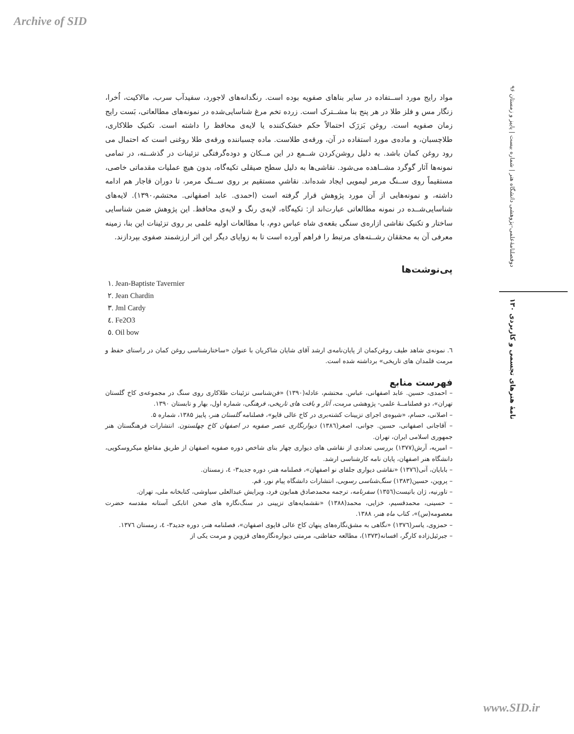Archive of SID
دوفصلنامهٔ‌علمی–پژوهشی دانشگاه هنر | شماره بیست | پاییز و زمستان ۹۶
نامهٔ هنرهای تجسمی و کاربردی ۱۳۰
مواد رایج مورد اســتفاده در سایر بناهای صفویه بوده است. رنگدانه‌های لاجورد، سفیدآب سرب، مالاکیت، اُخرا، زنگار مس و فلز طلا در هر پنج بنا مشــترک است. زرده تخم مرغ شناسایی‌شده در نمونه‌های مطالعاتی، بَست رایج زمان صفویه است. روغن بَزرَک احتمالاً حکم خشک‌کننده یا لایه‌ی محافظ را داشته است. تکنیک طلاکاری، طلاچسبان، و ماده‌ی مورد استفاده در آن، ورقه‌ی طلاست. ماده چسباننده ورقه‌ی طلا روغنی است که احتمال می رود روغن کمان باشد. به دلیل روشن‌کردن شــمع در این مــکان و دوده‌گرفتگی تزئینات در گذشــته، در تمامی نمونه‌ها آثار گوگرد مشــاهده می‌شود. نقاشی‌ها به دلیل سطح صیقلی تکیه‌گاه، بدون هیچ عملیات مقدماتی خاصی، مستقیماً روی ســنگ مرمر لیمویی ایجاد شده‌اند. نقاشیِ مستقیم بر روی ســنگ مرمر، تا دوران قاجار هم ادامه داشته، و نمونه‌هایی از آن مورد پژوهش قرار گرفته است (احمدی. عابد اصفهانی. محتشم،۱۳۹۰). لایه‌های شناسایی‌شــده در نمونه مطالعاتی عبارت‌اند از: تکیه‌گاه، لایه‌ی رنگ و لایه‌ی محافظ. این پژوهش ضمن شناسایی ساختار و تکنیک نقاشی ازاره‌ی سنگی بقعه‌ی شاه عباس دوم، با مطالعات اولیه علمی بر روی تزئینات این بنا، زمینه معرفی آن به محققان رشــته‌های مرتبط را فراهم آورده است تا به زوایای دیگر این اثر ارزشمند صفوی بپردازند.
پی‌نوشت‌ها
١. Jean-Baptiste Tavernier
٢. Jean Chardin
٣. Jml Cardy
٤. Fe2O3
٥. Oil bow
٦. نمونه‌ی شاهد طیف روغن‌کمان از پایان‌نامه‌ی ارشد آقای شایان شاکریان با عنوان «ساختارشناسی روغن کمان در راستای حفظ و مرمت قلمدان های تاریخی» برداشته شده است.
فهرست منابع
– احمدی، حسین. عابد اصفهانی، عباس. محتشم، عادله(۱۳۹۰) «فن‌شناسی تزئینات طلاکاری روی سنگ در مجموعه‌ی کاخ گلستان تهران»، دو فصلنامــهٔ علمی- پژوهشی مرمت، آثار و بافت های تاریخی، فرهنگی، شماره اول، بهار و تابستان ۱۳۹۰.
– اصلانی، حسام، «شیوه‌ی اجرای تزیینات کشته‌بری در کاخ عالی قاپو»، فصلنامه گلستان هنر، پاییز ۱۳۸۵، شماره ۵.
– آقاجانی اصفهانی، حسین. جوانی، اصغر(١٣٨٦) دیوارنگاری عصر صفویه در اصفهان کاخ چهلستون. انتشارات فرهنگستان هنر جمهوری اسلامی ایران، تهران.
– امیریه، آرش(۱۳۷۷) بررسی تعدادی از نقاشی های دیواری چهار بنای شاخص دوره صفویه اصفهان از طریق مقاطع میکروسکوپی، دانشگاه هنر اصفهان، پایان نامه کارشناسی ارشد.
– بابایان، آنی(١٣٧٦) «نقاشی دیواری جلفای نو اصفهان»، فصلنامه هنر، دوره جدید۳- ٤، زمستان.
– پروین، حسین(۱۳۸۳) سنگ‌شناسی رسوبی، انتشارات دانشگاه پیام نور، قم.
– تاورنیه، ژان باتیست(١٣٥٦) سفرنامه، ترجمه محمدصادق همایون فرد، ویرایش عبدالعلی سیاوشی، کتابخانه ملی، تهران.
– حسینی، محمدقسیم، خزایی، محمد(۱۳۸۸) «نقشمایه‌های تزیینی در سنگ‌نگاره های صحن اتابکی آستانه مقدسه حضرت معصومه(س)»، کتاب ماه هنر، ۱۳۸۸.
– حمزوی، یاسر(١٣٧٦) «نگاهی به مشق‌نگاره‌های پنهان کاخ عالی قاپوی اصفهان»، فصلنامه هنر، دوره جدید۳- ٤، زمستان ١٣٧٦.
– جبرئیل‌زاده کارگر، افسانه(۱۳۷۳)، مطالعه حفاظتی، مرمتی دیواره‌نگاره‌های قزوین و مرمت یکی از
www.SID.ir